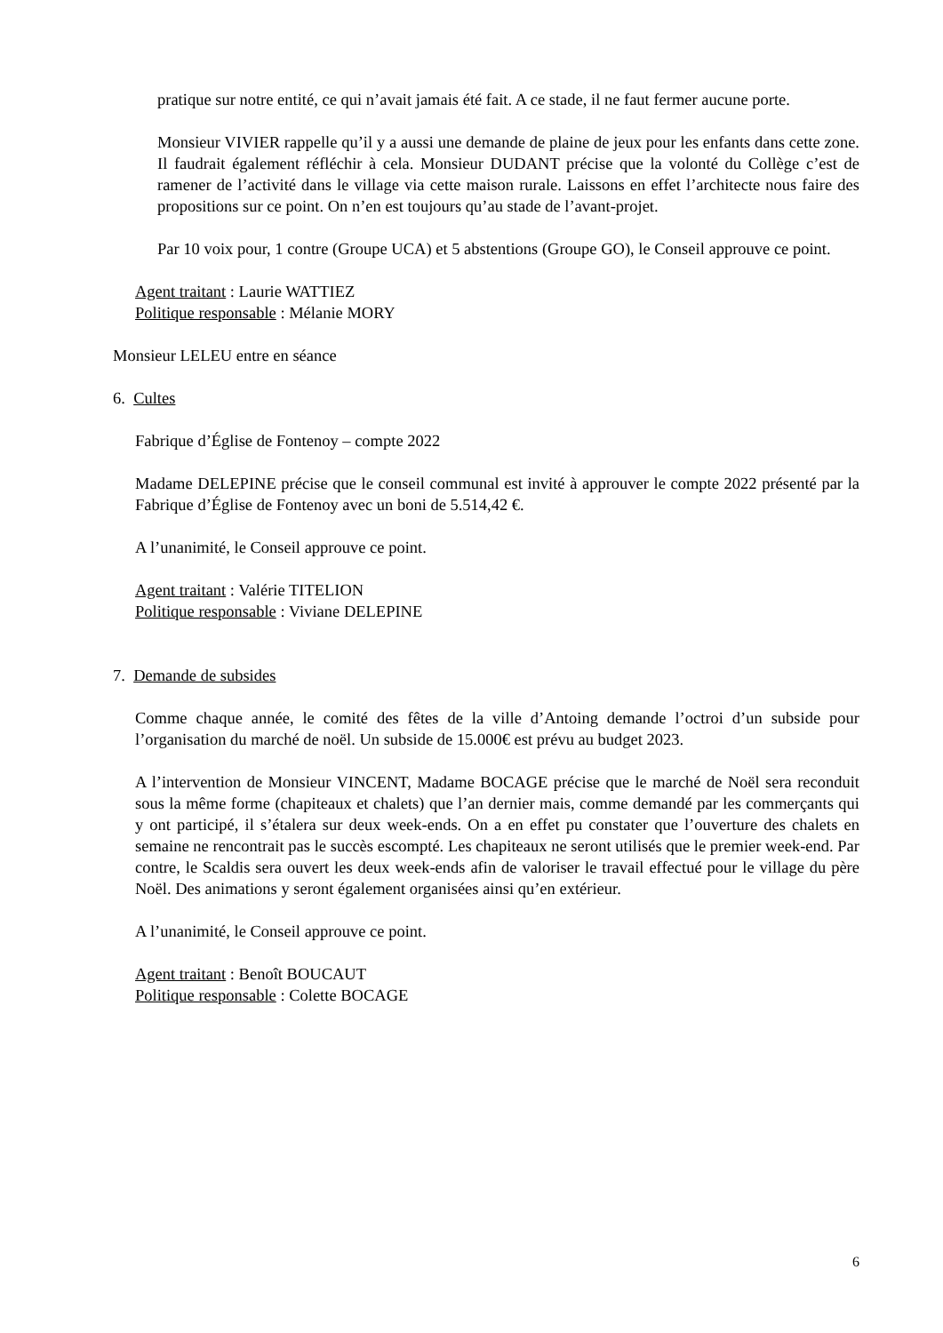pratique sur notre entité, ce qui n’avait jamais été fait. A ce stade, il ne faut fermer aucune porte.
Monsieur VIVIER rappelle qu’il y a aussi une demande de plaine de jeux pour les enfants dans cette zone. Il faudrait également réfléchir à cela. Monsieur DUDANT précise que la volonté du Collège c’est de ramener de l’activité dans le village via cette maison rurale. Laissons en effet l’architecte nous faire des propositions sur ce point. On n’en est toujours qu’au stade de l’avant-projet.
Par 10 voix pour, 1 contre (Groupe UCA) et 5 abstentions (Groupe GO), le Conseil approuve ce point.
Agent traitant : Laurie WATTIEZ
Politique responsable : Mélanie MORY
Monsieur LELEU entre en séance
6. Cultes
Fabrique d’Église de Fontenoy – compte 2022
Madame DELEPINE précise que le conseil communal est invité à approuver le compte 2022 présenté par la Fabrique d’Église de Fontenoy avec un boni de 5.514,42 €.
A l’unanimité, le Conseil approuve ce point.
Agent traitant : Valérie TITELION
Politique responsable : Viviane DELEPINE
7. Demande de subsides
Comme chaque année, le comité des fêtes de la ville d’Antoing demande l’octroi d’un subside pour l’organisation du marché de noël. Un subside de 15.000€ est prévu au budget 2023.
A l’intervention de Monsieur VINCENT, Madame BOCAGE précise que le marché de Noël sera reconduit sous la même forme (chapiteaux et chalets) que l’an dernier mais, comme demandé par les commerçants qui y ont participé, il s’étalera sur deux week-ends. On a en effet pu constater que l’ouverture des chalets en semaine ne rencontrait pas le succès escompté. Les chapiteaux ne seront utilisés que le premier week-end. Par contre, le Scaldis sera ouvert les deux week-ends afin de valoriser le travail effectué pour le village du père Noël. Des animations y seront également organisées ainsi qu’en extérieur.
A l’unanimité, le Conseil approuve ce point.
Agent traitant : Benoît BOUCAUT
Politique responsable : Colette BOCAGE
6